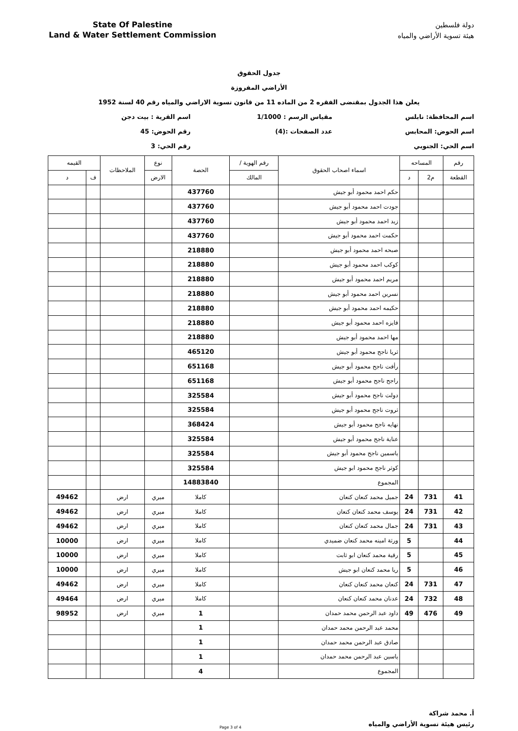State Of Palestine
Land & Water Settlement Commission
دولة فلسطين
هيئة تسوية الأراضي والمياه
جدول الحقوق
الأراضي المفروزة
يعلن هذا الجدول بمقتضى الفقره 2 من الماده 11 من قانون تسوية الاراضي والمياه رقم 40 لسنة 1952
اسم المحافظة: نابلس
مقياس الرسم : 1/1000
اسم القرية : بيت دجن
اسم الحوض: المحابس
عدد الصفحات :(4)
رقم الحوض: 45
اسم الحي: الجنوبي
رقم الحي: 3
| رقم | المساحه | | اسماء اصحاب الحقوق | رقم الهوية / | الحصة | نوع | الملاحظات | القيمه | |
| --- | --- | --- | --- | --- | --- | --- | --- | --- | --- |
| القطعة | م2 | د | | المالك | | الارض | | ف | د |
| | | | حكم احمد محمود أبو جيش | | 437760 | | | | |
| | | | جودت احمد محمود أبو جيش | | 437760 | | | | |
| | | | زيد احمد محمود أبو جيش | | 437760 | | | | |
| | | | حكمت احمد محمود أبو جيش | | 437760 | | | | |
| | | | صبحه احمد محمود أبو جيش | | 218880 | | | | |
| | | | كوكب احمد محمود أبو جيش | | 218880 | | | | |
| | | | مريم احمد محمود أبو جيش | | 218880 | | | | |
| | | | نسرين احمد محمود أبو جيش | | 218880 | | | | |
| | | | حكيمه احمد محمود أبو جيش | | 218880 | | | | |
| | | | فايزه احمد محمود أبو جيش | | 218880 | | | | |
| | | | مها احمد محمود أبو جيش | | 218880 | | | | |
| | | | ثريا ناجح محمود أبو جيش | | 465120 | | | | |
| | | | رأفت ناجح محمود أبو جيش | | 651168 | | | | |
| | | | راجح ناجح محمود أبو جيش | | 651168 | | | | |
| | | | دولت ناجح محمود أبو جيش | | 325584 | | | | |
| | | | ثروت ناجح محمود أبو جيش | | 325584 | | | | |
| | | | نهايه ناجح محمود أبو جيش | | 368424 | | | | |
| | | | عناية ناجح محمود أبو جيش | | 325584 | | | | |
| | | | ياسمين ناجح محمود أبو جيش | | 325584 | | | | |
| | | | كوثر ناجح محمود ابو جيش | | 325584 | | | | |
| | | | المجموع | | 14883840 | | | | |
| 41 | 731 | 24 | جميل محمد كنعان كنعان | | كاملا | ميري | ارض | | 49462 |
| 42 | 731 | 24 | يوسف محمد كنعان كنعان | | كاملا | ميري | ارض | | 49462 |
| 43 | 731 | 24 | جمال محمد كنعان كنعان | | كاملا | ميري | ارض | | 49462 |
| 44 | | 5 | ورثة امينه محمد كنعان ضميدي | | كاملا | ميري | ارض | | 10000 |
| 45 | | 5 | رقية محمد كنعان ابو ثابت | | كاملا | ميري | ارض | | 10000 |
| 46 | | 5 | ريا محمد كنعان ابو جيش | | كاملا | ميري | ارض | | 10000 |
| 47 | 731 | 24 | كنعان محمد كنعان كنعان | | كاملا | ميري | ارض | | 49462 |
| 48 | 732 | 24 | عدنان محمد كنعان كنعان | | كاملا | ميري | ارض | | 49464 |
| 49 | 476 | 49 | داود عبد الرحمن محمد حمدان | | 1 | ميري | ارض | | 98952 |
| | | | محمد عبد الرحمن محمد حمدان | | 1 | | | | |
| | | | صادق عبد الرحمن محمد حمدان | | 1 | | | | |
| | | | ياسين عبد الرحمن محمد حمدان | | 1 | | | | |
| | | | المجموع | | 4 | | | | |
أ. محمد شراكة
رئيس هيئة تسوية الأراضي والمياه
Page 3 of 4